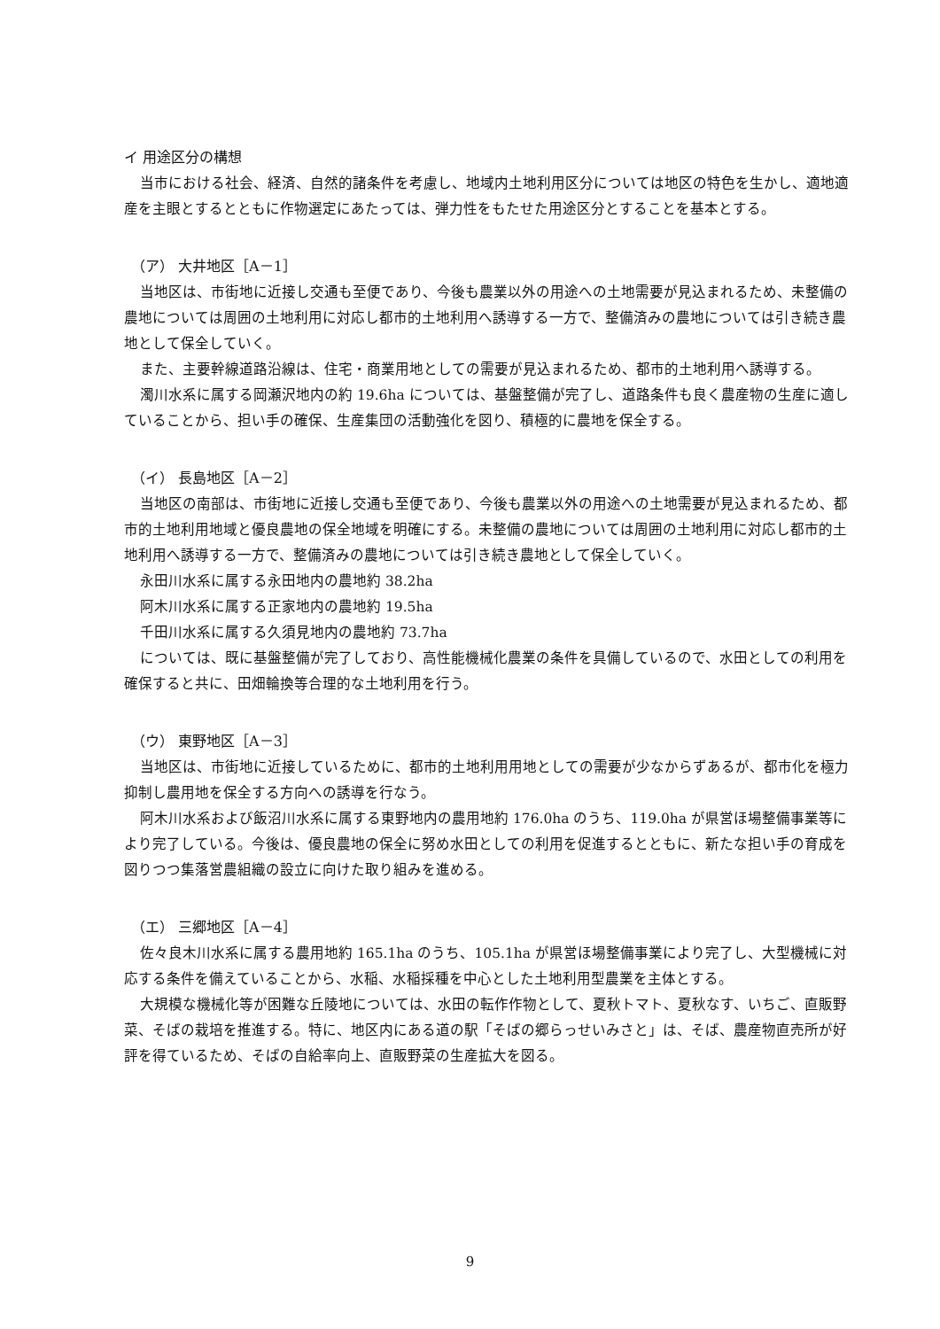イ 用途区分の構想
当市における社会、経済、自然的諸条件を考慮し、地域内土地利用区分については地区の特色を生かし、適地適産を主眼とするとともに作物選定にあたっては、弾力性をもたせた用途区分とすることを基本とする。
（ア） 大井地区［A－1］
当地区は、市街地に近接し交通も至便であり、今後も農業以外の用途への土地需要が見込まれるため、未整備の農地については周囲の土地利用に対応し都市的土地利用へ誘導する一方で、整備済みの農地については引き続き農地として保全していく。
また、主要幹線道路沿線は、住宅・商業用地としての需要が見込まれるため、都市的土地利用へ誘導する。
濁川水系に属する岡瀬沢地内の約 19.6ha については、基盤整備が完了し、道路条件も良く農産物の生産に適していることから、担い手の確保、生産集団の活動強化を図り、積極的に農地を保全する。
（イ） 長島地区［A－2］
当地区の南部は、市街地に近接し交通も至便であり、今後も農業以外の用途への土地需要が見込まれるため、都市的土地利用地域と優良農地の保全地域を明確にする。未整備の農地については周囲の土地利用に対応し都市的土地利用へ誘導する一方で、整備済みの農地については引き続き農地として保全していく。
永田川水系に属する永田地内の農地約 38.2ha
阿木川水系に属する正家地内の農地約 19.5ha
千田川水系に属する久須見地内の農地約 73.7ha
については、既に基盤整備が完了しており、高性能機械化農業の条件を具備しているので、水田としての利用を確保すると共に、田畑輪換等合理的な土地利用を行う。
（ウ） 東野地区［A－3］
当地区は、市街地に近接しているために、都市的土地利用用地としての需要が少なからずあるが、都市化を極力抑制し農用地を保全する方向への誘導を行なう。
阿木川水系および飯沼川水系に属する東野地内の農用地約 176.0ha のうち、119.0ha が県営ほ場整備事業等により完了している。今後は、優良農地の保全に努め水田としての利用を促進するとともに、新たな担い手の育成を図りつつ集落営農組織の設立に向けた取り組みを進める。
（エ） 三郷地区［A－4］
佐々良木川水系に属する農用地約 165.1ha のうち、105.1ha が県営ほ場整備事業により完了し、大型機械に対応する条件を備えていることから、水稲、水稲採種を中心とした土地利用型農業を主体とする。
大規模な機械化等が困難な丘陵地については、水田の転作作物として、夏秋トマト、夏秋なす、いちご、直販野菜、そばの栽培を推進する。特に、地区内にある道の駅「そばの郷らっせいみさと」は、そば、農産物直売所が好評を得ているため、そばの自給率向上、直販野菜の生産拡大を図る。
9